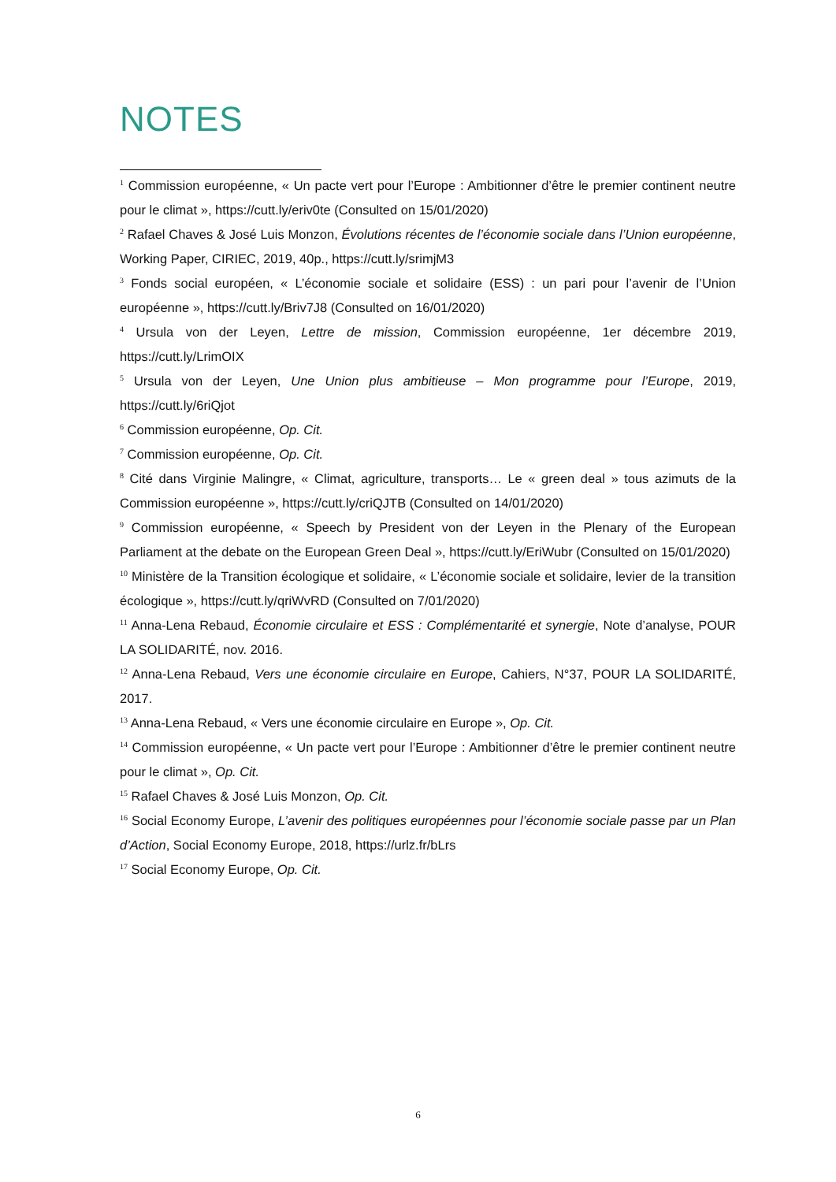NOTES
<sup>1</sup> Commission européenne, « Un pacte vert pour l’Europe : Ambitionner d’être le premier continent neutre pour le climat », https://cutt.ly/eriv0te (Consulted on 15/01/2020)
<sup>2</sup> Rafael Chaves & José Luis Monzon, Évolutions récentes de l’économie sociale dans l’Union européenne, Working Paper, CIRIEC, 2019, 40p., https://cutt.ly/srimjM3
<sup>3</sup> Fonds social européen, « L’économie sociale et solidaire (ESS) : un pari pour l’avenir de l’Union européenne », https://cutt.ly/Briv7J8 (Consulted on 16/01/2020)
<sup>4</sup> Ursula von der Leyen, Lettre de mission, Commission européenne, 1er décembre 2019, https://cutt.ly/LrimOIX
<sup>5</sup> Ursula von der Leyen, Une Union plus ambitieuse – Mon programme pour l’Europe, 2019, https://cutt.ly/6riQjot
<sup>6</sup> Commission européenne, Op. Cit.
<sup>7</sup> Commission européenne, Op. Cit.
<sup>8</sup> Cité dans Virginie Malingre, « Climat, agriculture, transports… Le « green deal » tous azimuts de la Commission européenne », https://cutt.ly/criQJTB (Consulted on 14/01/2020)
<sup>9</sup> Commission européenne, « Speech by President von der Leyen in the Plenary of the European Parliament at the debate on the European Green Deal », https://cutt.ly/EriWubr (Consulted on 15/01/2020)
<sup>10</sup> Ministère de la Transition écologique et solidaire, « L’économie sociale et solidaire, levier de la transition écologique », https://cutt.ly/qriWvRD (Consulted on 7/01/2020)
<sup>11</sup> Anna-Lena Rebaud, Économie circulaire et ESS : Complémentarité et synergie, Note d’analyse, POUR LA SOLIDARITÉ, nov. 2016.
<sup>12</sup> Anna-Lena Rebaud, Vers une économie circulaire en Europe, Cahiers, N°37, POUR LA SOLIDARITÉ, 2017.
<sup>13</sup> Anna-Lena Rebaud, « Vers une économie circulaire en Europe », Op. Cit.
<sup>14</sup> Commission européenne, « Un pacte vert pour l’Europe : Ambitionner d’être le premier continent neutre pour le climat », Op. Cit.
<sup>15</sup> Rafael Chaves & José Luis Monzon, Op. Cit.
<sup>16</sup> Social Economy Europe, L’avenir des politiques européennes pour l’économie sociale passe par un Plan d’Action, Social Economy Europe, 2018, https://urlz.fr/bLrs
<sup>17</sup> Social Economy Europe, Op. Cit.
6